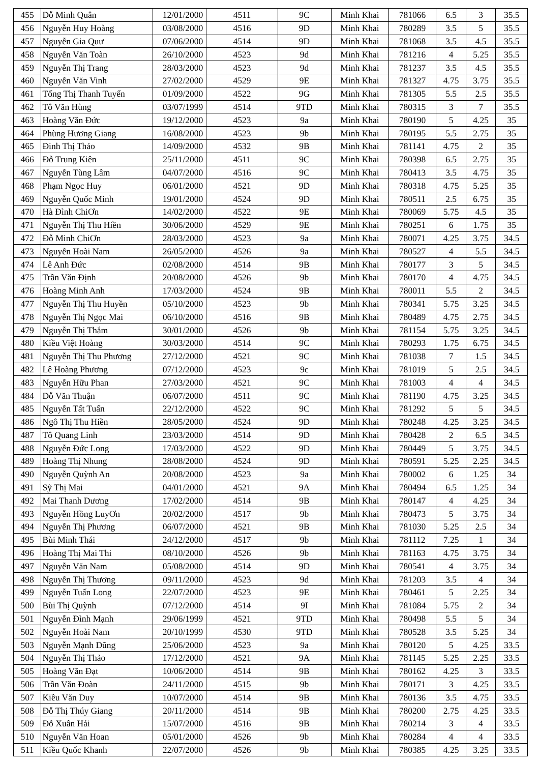| 455 | Đỗ Minh Quân | 12/01/2000 | 4511 | 9C | Minh Khai | 781066 | 6.5 | 3 | 35.5 |
| 456 | Nguyễn Huy Hoàng | 03/08/2000 | 4516 | 9D | Minh Khai | 780289 | 3.5 | 5 | 35.5 |
| 457 | Nguyễn Gia Quư | 07/06/2000 | 4514 | 9D | Minh Khai | 781068 | 3.5 | 4.5 | 35.5 |
| 458 | Nguyễn Văn Toàn | 26/10/2000 | 4523 | 9d | Minh Khai | 781216 | 4 | 5.25 | 35.5 |
| 459 | Nguyễn Thị Trang | 28/03/2000 | 4523 | 9d | Minh Khai | 781237 | 3.5 | 4.5 | 35.5 |
| 460 | Nguyễn Văn Vinh | 27/02/2000 | 4529 | 9E | Minh Khai | 781327 | 4.75 | 3.75 | 35.5 |
| 461 | Tống Thị Thanh Tuyển | 01/09/2000 | 4522 | 9G | Minh Khai | 781305 | 5.5 | 2.5 | 35.5 |
| 462 | Tô Văn Hùng | 03/07/1999 | 4514 | 9TD | Minh Khai | 780315 | 3 | 7 | 35.5 |
| 463 | Hoàng Văn Đức | 19/12/2000 | 4523 | 9a | Minh Khai | 780190 | 5 | 4.25 | 35 |
| 464 | Phùng Hương Giang | 16/08/2000 | 4523 | 9b | Minh Khai | 780195 | 5.5 | 2.75 | 35 |
| 465 | Đinh Thị Thảo | 14/09/2000 | 4532 | 9B | Minh Khai | 781141 | 4.75 | 2 | 35 |
| 466 | Đỗ Trung Kiên | 25/11/2000 | 4511 | 9C | Minh Khai | 780398 | 6.5 | 2.75 | 35 |
| 467 | Nguyễn Tùng Lâm | 04/07/2000 | 4516 | 9C | Minh Khai | 780413 | 3.5 | 4.75 | 35 |
| 468 | Phạm Ngọc Huy | 06/01/2000 | 4521 | 9D | Minh Khai | 780318 | 4.75 | 5.25 | 35 |
| 469 | Nguyễn Quốc Minh | 19/01/2000 | 4524 | 9D | Minh Khai | 780511 | 2.5 | 6.75 | 35 |
| 470 | Hà Đình ChiƠn | 14/02/2000 | 4522 | 9E | Minh Khai | 780069 | 5.75 | 4.5 | 35 |
| 471 | Nguyễn Thị Thu Hiền | 30/06/2000 | 4529 | 9E | Minh Khai | 780251 | 6 | 1.75 | 35 |
| 472 | Đỗ Minh ChiƠn | 28/03/2000 | 4523 | 9a | Minh Khai | 780071 | 4.25 | 3.75 | 34.5 |
| 473 | Nguyễn Hoài Nam | 26/05/2000 | 4526 | 9a | Minh Khai | 780527 | 4 | 5.5 | 34.5 |
| 474 | Lê Anh Đức | 02/08/2000 | 4514 | 9B | Minh Khai | 780177 | 3 | 5 | 34.5 |
| 475 | Trần Văn Định | 20/08/2000 | 4526 | 9b | Minh Khai | 780170 | 4 | 4.75 | 34.5 |
| 476 | Hoàng Minh Anh | 17/03/2000 | 4524 | 9B | Minh Khai | 780011 | 5.5 | 2 | 34.5 |
| 477 | Nguyễn Thị Thu Huyền | 05/10/2000 | 4523 | 9b | Minh Khai | 780341 | 5.75 | 3.25 | 34.5 |
| 478 | Nguyễn Thị Ngọc Mai | 06/10/2000 | 4516 | 9B | Minh Khai | 780489 | 4.75 | 2.75 | 34.5 |
| 479 | Nguyễn Thị Thắm | 30/01/2000 | 4526 | 9b | Minh Khai | 781154 | 5.75 | 3.25 | 34.5 |
| 480 | Kiều Việt Hoàng | 30/03/2000 | 4514 | 9C | Minh Khai | 780293 | 1.75 | 6.75 | 34.5 |
| 481 | Nguyễn Thị Thu Phương | 27/12/2000 | 4521 | 9C | Minh Khai | 781038 | 7 | 1.5 | 34.5 |
| 482 | Lê Hoàng Phương | 07/12/2000 | 4523 | 9c | Minh Khai | 781019 | 5 | 2.5 | 34.5 |
| 483 | Nguyễn Hữu Phan | 27/03/2000 | 4521 | 9C | Minh Khai | 781003 | 4 | 4 | 34.5 |
| 484 | Đỗ Văn Thuận | 06/07/2000 | 4511 | 9C | Minh Khai | 781190 | 4.75 | 3.25 | 34.5 |
| 485 | Nguyễn Tất Tuấn | 22/12/2000 | 4522 | 9C | Minh Khai | 781292 | 5 | 5 | 34.5 |
| 486 | Ngô Thị Thu Hiền | 28/05/2000 | 4524 | 9D | Minh Khai | 780248 | 4.25 | 3.25 | 34.5 |
| 487 | Tô Quang Linh | 23/03/2000 | 4514 | 9D | Minh Khai | 780428 | 2 | 6.5 | 34.5 |
| 488 | Nguyễn Đức Long | 17/03/2000 | 4522 | 9D | Minh Khai | 780449 | 5 | 3.75 | 34.5 |
| 489 | Hoàng Thị Nhung | 28/08/2000 | 4524 | 9D | Minh Khai | 780591 | 5.25 | 2.25 | 34.5 |
| 490 | Nguyễn Quỳnh An | 20/08/2000 | 4523 | 9a | Minh Khai | 780002 | 6 | 1.25 | 34 |
| 491 | Sỹ Thị Mai | 04/01/2000 | 4521 | 9A | Minh Khai | 780494 | 6.5 | 1.25 | 34 |
| 492 | Mai Thanh Dương | 17/02/2000 | 4514 | 9B | Minh Khai | 780147 | 4 | 4.25 | 34 |
| 493 | Nguyễn Hồng LuyƠn | 20/02/2000 | 4517 | 9b | Minh Khai | 780473 | 5 | 3.75 | 34 |
| 494 | Nguyễn Thị Phương | 06/07/2000 | 4521 | 9B | Minh Khai | 781030 | 5.25 | 2.5 | 34 |
| 495 | Bùi Minh Thái | 24/12/2000 | 4517 | 9b | Minh Khai | 781112 | 7.25 | 1 | 34 |
| 496 | Hoàng Thị Mai Thi | 08/10/2000 | 4526 | 9b | Minh Khai | 781163 | 4.75 | 3.75 | 34 |
| 497 | Nguyễn Văn Nam | 05/08/2000 | 4514 | 9D | Minh Khai | 780541 | 4 | 3.75 | 34 |
| 498 | Nguyễn Thị Thương | 09/11/2000 | 4523 | 9d | Minh Khai | 781203 | 3.5 | 4 | 34 |
| 499 | Nguyễn Tuấn Long | 22/07/2000 | 4523 | 9E | Minh Khai | 780461 | 5 | 2.25 | 34 |
| 500 | Bùi Thị Quỳnh | 07/12/2000 | 4514 | 9I | Minh Khai | 781084 | 5.75 | 2 | 34 |
| 501 | Nguyễn Đình Mạnh | 29/06/1999 | 4521 | 9TD | Minh Khai | 780498 | 5.5 | 5 | 34 |
| 502 | Nguyễn Hoài Nam | 20/10/1999 | 4530 | 9TD | Minh Khai | 780528 | 3.5 | 5.25 | 34 |
| 503 | Nguyễn Mạnh Dũng | 25/06/2000 | 4523 | 9a | Minh Khai | 780120 | 5 | 4.25 | 33.5 |
| 504 | Nguyễn Thị Thảo | 17/12/2000 | 4521 | 9A | Minh Khai | 781145 | 5.25 | 2.25 | 33.5 |
| 505 | Hoàng Văn Đạt | 10/06/2000 | 4514 | 9B | Minh Khai | 780162 | 4.25 | 3 | 33.5 |
| 506 | Trần Văn Đoàn | 24/11/2000 | 4515 | 9b | Minh Khai | 780171 | 3 | 4.25 | 33.5 |
| 507 | Kiều Văn Duy | 10/07/2000 | 4514 | 9B | Minh Khai | 780136 | 3.5 | 4.75 | 33.5 |
| 508 | Đỗ Thị Thúy Giang | 20/11/2000 | 4514 | 9B | Minh Khai | 780200 | 2.75 | 4.25 | 33.5 |
| 509 | Đỗ Xuân Hải | 15/07/2000 | 4516 | 9B | Minh Khai | 780214 | 3 | 4 | 33.5 |
| 510 | Nguyễn Văn Hoan | 05/01/2000 | 4526 | 9b | Minh Khai | 780284 | 4 | 4 | 33.5 |
| 511 | Kiều Quốc Khanh | 22/07/2000 | 4526 | 9b | Minh Khai | 780385 | 4.25 | 3.25 | 33.5 |